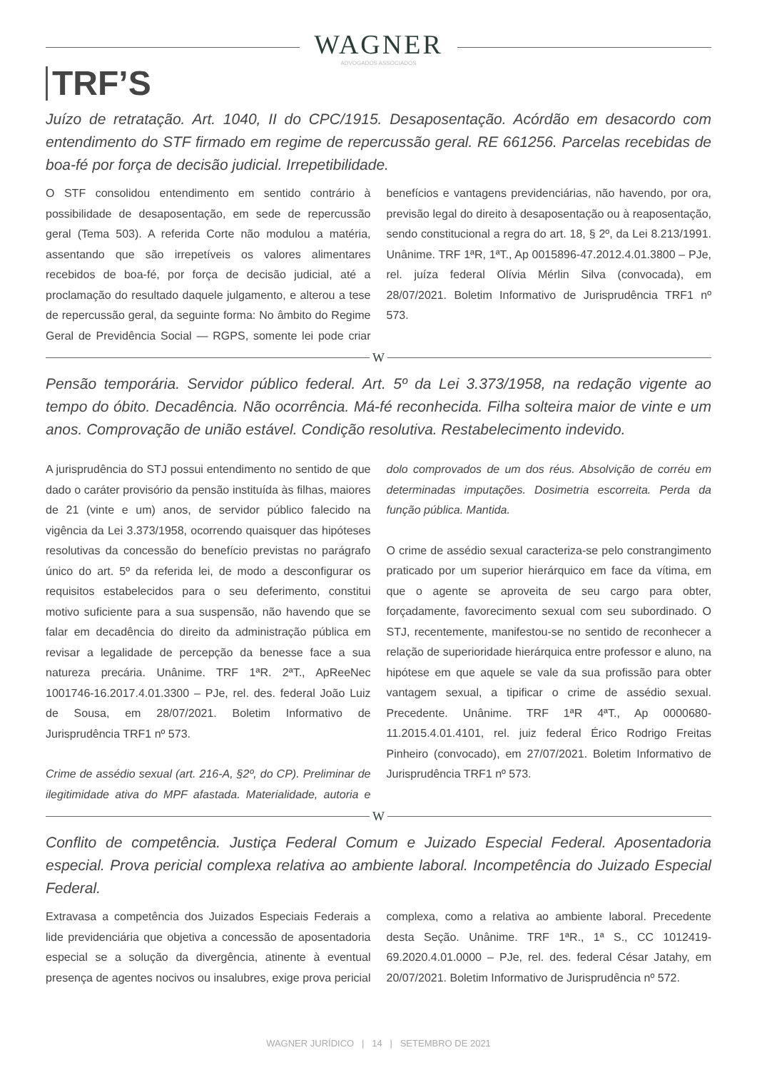WAGNER
ADVOGADOS ASSOCIADOS
TRF’S
Juízo de retratação. Art. 1040, II do CPC/1915. Desaposentação. Acórdão em desacordo com entendimento do STF firmado em regime de repercussão geral. RE 661256. Parcelas recebidas de boa-fé por força de decisão judicial. Irrepetibilidade.
O STF consolidou entendimento em sentido contrário à possibilidade de desaposentação, em sede de repercussão geral (Tema 503). A referida Corte não modulou a matéria, assentando que são irrepetíveis os valores alimentares recebidos de boa-fé, por força de decisão judicial, até a proclamação do resultado daquele julgamento, e alterou a tese de repercussão geral, da seguinte forma: No âmbito do Regime Geral de Previdência Social — RGPS, somente lei pode criar benefícios e vantagens previdenciárias, não havendo, por ora, previsão legal do direito à desaposentação ou à reaposentação, sendo constitucional a regra do art. 18, § 2º, da Lei 8.213/1991. Unânime. TRF 1ªR, 1ªT., Ap 0015896-47.2012.4.01.3800 – PJe, rel. juíza federal Olívia Mérlin Silva (convocada), em 28/07/2021. Boletim Informativo de Jurisprudência TRF1 nº 573.
W
Pensão temporária. Servidor público federal. Art. 5º da Lei 3.373/1958, na redação vigente ao tempo do óbito. Decadência. Não ocorrência. Má-fé reconhecida. Filha solteira maior de vinte e um anos. Comprovação de união estável. Condição resolutiva. Restabelecimento indevido.
A jurisprudência do STJ possui entendimento no sentido de que dado o caráter provisório da pensão instituída às filhas, maiores de 21 (vinte e um) anos, de servidor público falecido na vigência da Lei 3.373/1958, ocorrendo quaisquer das hipóteses resolutivas da concessão do benefício previstas no parágrafo único do art. 5º da referida lei, de modo a desconfigurar os requisitos estabelecidos para o seu deferimento, constitui motivo suficiente para a sua suspensão, não havendo que se falar em decadência do direito da administração pública em revisar a legalidade de percepção da benesse face a sua natureza precária. Unânime. TRF 1ªR. 2ªT., ApReeNec 1001746-16.2017.4.01.3300 – PJe, rel. des. federal João Luiz de Sousa, em 28/07/2021. Boletim Informativo de Jurisprudência TRF1 nº 573.
Crime de assédio sexual (art. 216-A, §2º, do CP). Preliminar de ilegitimidade ativa do MPF afastada. Materialidade, autoria e dolo comprovados de um dos réus. Absolvição de corréu em determinadas imputações. Dosimetria escorreita. Perda da função pública. Mantida.
O crime de assédio sexual caracteriza-se pelo constrangimento praticado por um superior hierárquico em face da vítima, em que o agente se aproveita de seu cargo para obter, forçadamente, favorecimento sexual com seu subordinado. O STJ, recentemente, manifestou-se no sentido de reconhecer a relação de superioridade hierárquica entre professor e aluno, na hipótese em que aquele se vale da sua profissão para obter vantagem sexual, a tipificar o crime de assédio sexual. Precedente. Unânime. TRF 1ªR 4ªT., Ap 0000680-11.2015.4.01.4101, rel. juiz federal Érico Rodrigo Freitas Pinheiro (convocado), em 27/07/2021. Boletim Informativo de Jurisprudência TRF1 nº 573.
W
Conflito de competência. Justiça Federal Comum e Juizado Especial Federal. Aposentadoria especial. Prova pericial complexa relativa ao ambiente laboral. Incompetência do Juizado Especial Federal.
Extravasa a competência dos Juizados Especiais Federais a lide previdenciária que objetiva a concessão de aposentadoria especial se a solução da divergência, atinente à eventual presença de agentes nocivos ou insalubres, exige prova pericial complexa, como a relativa ao ambiente laboral. Precedente desta Seção. Unânime. TRF 1ªR., 1ª S., CC 1012419-69.2020.4.01.0000 – PJe, rel. des. federal César Jatahy, em 20/07/2021. Boletim Informativo de Jurisprudência nº 572.
WAGNER JURÍDICO | 14 | SETEMBRO DE 2021